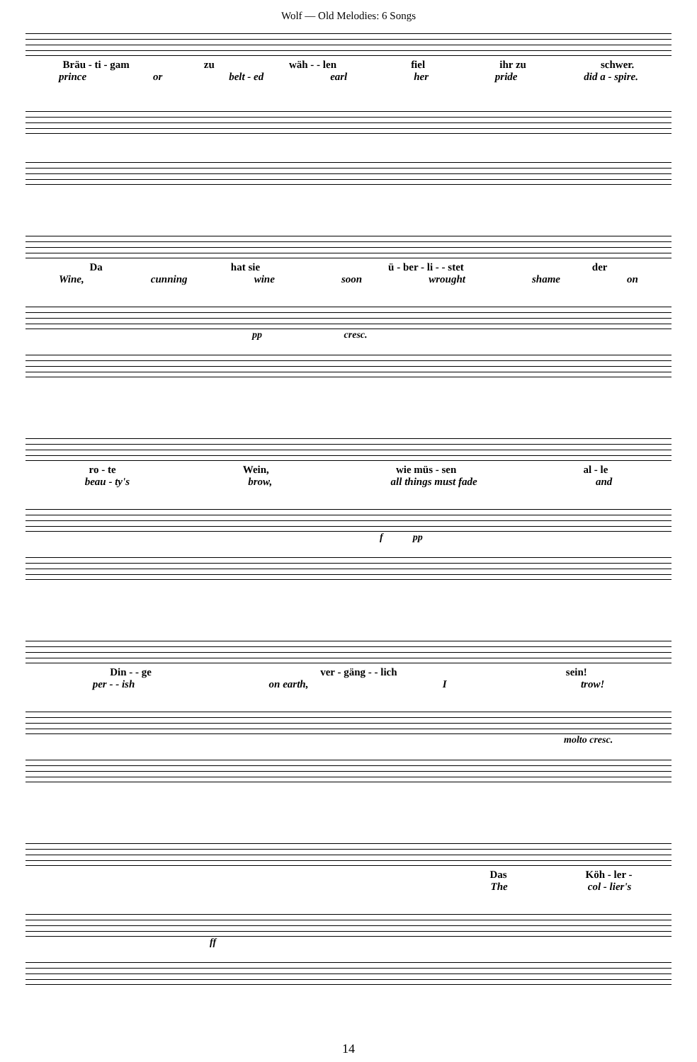Wolf — Old Melodies: 6 Songs
Bräu - ti - gam zu wäh - - len fiel ihr zu schwer.
prince or belt - ed earl her pride did a - spire.
Da hat sie ü - ber - li - - stet der
Wine, cunning wine soon wrought shame on
pp cresc.
ro - te Wein, wie müs - sen al - le
beau - ty's brow, all things must fade and
f pp
Din - - ge ver - gäng - - lich sein!
per - - ish on earth, I trow!
molto cresc.
Das Köh - ler -
The col - lier's
ff
14